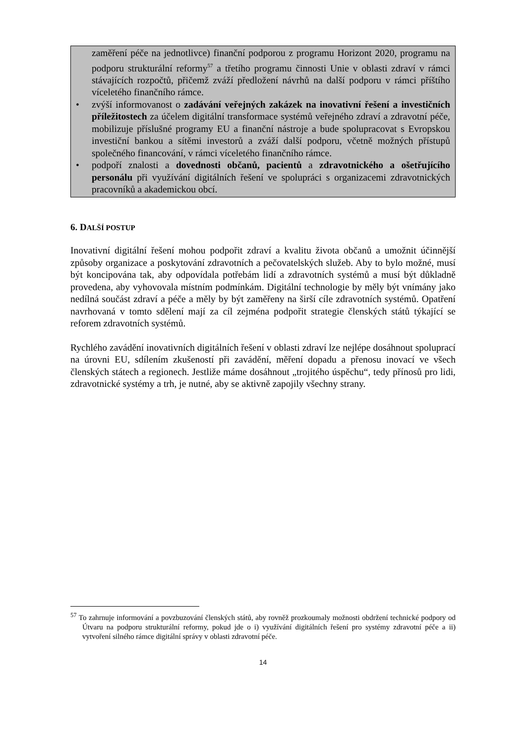zaměření péče na jednotlivce) finanční podporou z programu Horizont 2020, programu na podporu strukturální reformy<sup>57</sup> a třetího programu činnosti Unie v oblasti zdraví v rámci stávajících rozpočtů, přičemž zváží předložení návrhů na další podporu v rámci příštího víceletého finančního rámce.
• zvýší informovanost o zadávání veřejných zakázek na inovativní řešení a investičních příležitostech za účelem digitální transformace systémů veřejného zdraví a zdravotní péče, mobilizuje příslušné programy EU a finanční nástroje a bude spolupracovat s Evropskou investiční bankou a sítěmi investorů a zváží další podporu, včetně možných přístupů společného financování, v rámci víceletého finančního rámce.
• podpoří znalosti a dovednosti občanů, pacientů a zdravotnického a ošetřujícího personálu při využívání digitálních řešení ve spolupráci s organizacemi zdravotnických pracovníků a akademickou obcí.
6. DALŠÍ POSTUP
Inovativní digitální řešení mohou podpořit zdraví a kvalitu života občanů a umožnit účinnější způsoby organizace a poskytování zdravotních a pečovatelských služeb. Aby to bylo možné, musí být koncipována tak, aby odpovídala potřebám lidí a zdravotních systémů a musí být důkladně provedena, aby vyhovovala místním podmínkám. Digitální technologie by měly být vnímány jako nedílná součást zdraví a péče a měly by být zaměřeny na širší cíle zdravotních systémů. Opatření navrhovaná v tomto sdělení mají za cíl zejména podpořit strategie členských států týkající se reforem zdravotních systémů.
Rychlého zavádění inovativních digitálních řešení v oblasti zdraví lze nejlépe dosáhnout spoluprací na úrovni EU, sdílením zkušeností při zavádění, měření dopadu a přenosu inovací ve všech členských státech a regionech. Jestliže máme dosáhnout „trojitého úspěchu“, tedy přínosů pro lidi, zdravotnické systémy a trh, je nutné, aby se aktivně zapojily všechny strany.
<sup>57</sup> To zahrnuje informování a povzbuzování členských států, aby rovněž prozkoumaly možnosti obdržení technické podpory od Útvaru na podporu strukturální reformy, pokud jde o i) využívání digitálních řešení pro systémy zdravotní péče a ii) vytvoření silného rámce digitální správy v oblasti zdravotní péče.
14